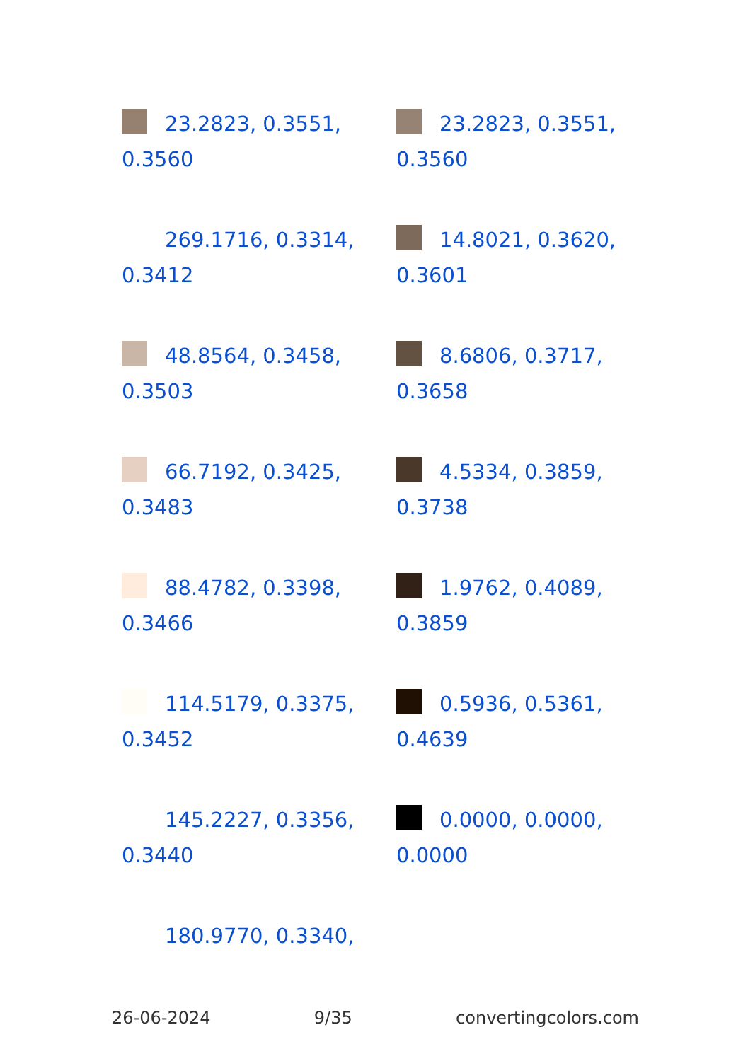23.2823, 0.3551, 0.3560
23.2823, 0.3551, 0.3560
269.1716, 0.3314, 0.3412
14.8021, 0.3620, 0.3601
48.8564, 0.3458, 0.3503
8.6806, 0.3717, 0.3658
66.7192, 0.3425, 0.3483
4.5334, 0.3859, 0.3738
88.4782, 0.3398, 0.3466
1.9762, 0.4089, 0.3859
114.5179, 0.3375, 0.3452
0.5936, 0.5361, 0.4639
145.2227, 0.3356, 0.3440
0.0000, 0.0000, 0.0000
180.9770, 0.3340,
26-06-2024 9/35 convertingcolors.com